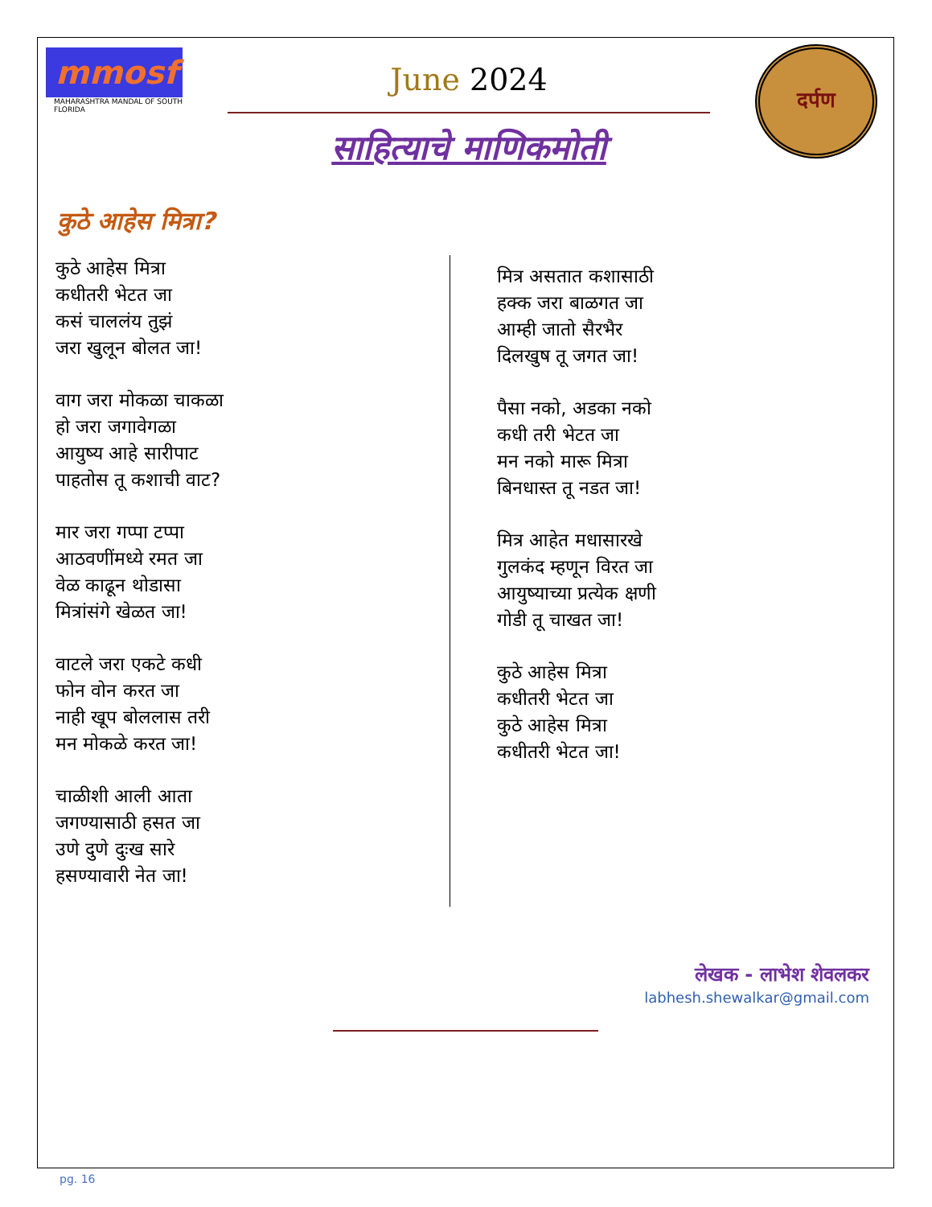mmosf
MAHARASHTRA MANDAL OF SOUTH FLORIDA
June 2024
साहित्याचे माणिकमोती
दर्पण
कुठे आहेस मित्रा?
कुठे आहेस मित्रा
कधीतरी भेटत जा
कसं चाललंय तुझं
जरा खुलून बोलत जा!
वाग जरा मोकळा चाकळा
हो जरा जगावेगळा
आयुष्य आहे सारीपाट
पाहतोस तू कशाची वाट?
मार जरा गप्पा टप्पा
आठवणींमध्ये रमत जा
वेळ काढून थोडासा
मित्रांसंगे खेळत जा!
वाटले जरा एकटे कधी
फोन वोन करत जा
नाही खूप बोललास तरी
मन मोकळे करत जा!
चाळीशी आली आता
जगण्यासाठी हसत जा
उणे दुणे दुःख सारे
हसण्यावारी नेत जा!
मित्र असतात कशासाठी
हक्क जरा बाळगत जा
आम्ही जातो सैरभैर
दिलखुष तू जगत जा!
पैसा नको, अडका नको
कधी तरी भेटत जा
मन नको मारू मित्रा
बिनधास्त तू नडत जा!
मित्र आहेत मधासारखे
गुलकंद म्हणून विरत जा
आयुष्याच्या प्रत्येक क्षणी
गोडी तू चाखत जा!
कुठे आहेस मित्रा
कधीतरी भेटत जा
कुठे आहेस मित्रा
कधीतरी भेटत जा!
लेखक - लाभेश शेवलकर
labhesh.shewalkar@gmail.com
pg. 16